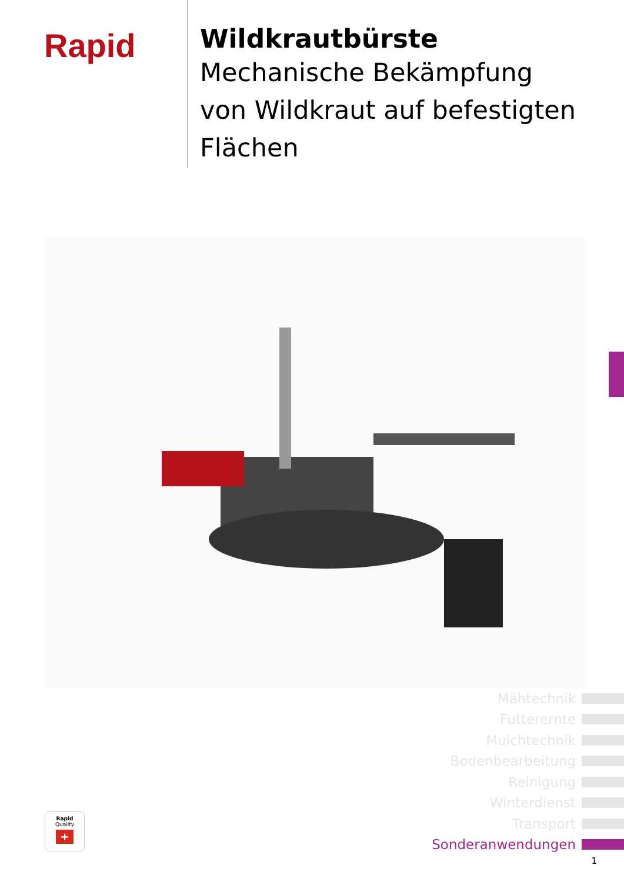Rapid
Wildkrautbürste
Mechanische Bekämpfung
von Wildkraut auf befestigten
Flächen
Mähtechnik
Futterernte
Mulchtechnik
Bodenbearbeitung
Reinigung
Winterdienst
Transport
Sonderanwendungen
Rapid
Quality
+
1